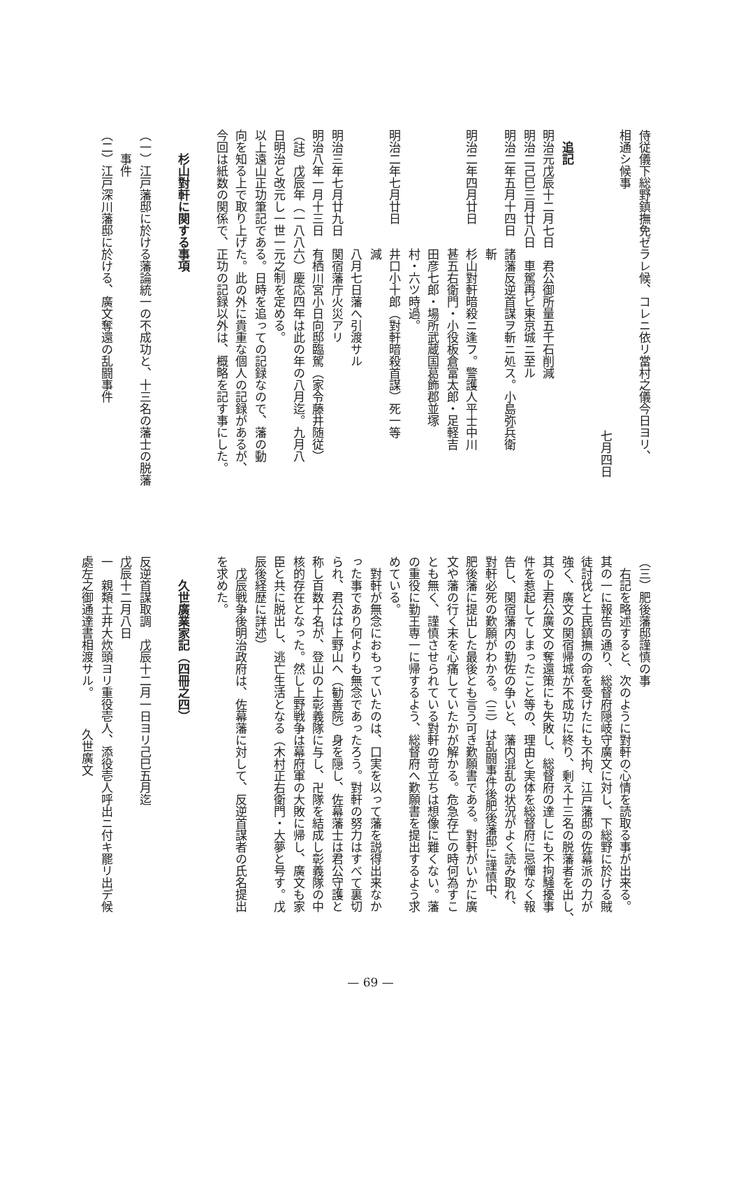侍従儀下総野鎮撫免ゼラレ候、コレニ依リ當村之儀今日ヨリ、
相通シ候事
七月四日
　
　追記
明治元戊辰十二月七日　君公御所量五千石削減
明治二己巳三月廿八日　車駕再ビ東京城ニ至ル
明治二年五月十四日　諸藩反逆首謀ヲ斬ニ処ス。小島弥兵衛
　　　　　　　　　　斬
明治二年四月廿日　　杉山對軒暗殺ニ逢フ。警護人平士中川
　　　　　　　　　　甚五右衛門・小役板倉富太郎・足軽吉
　　　　　　　　　　田彦七郎・場所武蔵国葛飾郡並塚
　　　　　　　　　　村・六ツ時過。
明治二年七月廿日　　井口小十郎（對軒暗殺首謀）死一等
　　　　　　　　　　減
　　　　　　　　　　八月七日藩へ引渡サル
明治三年七月廿九日　関宿藩庁火災アリ
明治八年一月十三日　有栖川宮小日向邸臨駕（家令藤井随従）
（註）戊辰年（一八八六）慶応四年は此の年の八月迄。九月八
日明治と改元し一世一元之制を定める。
以上遠山正功筆記である。日時を追っての記録なので、藩の動
向を知る上で取り上げた。此の外に貴重な個人の記録があるが、
今回は紙数の関係で、正功の記録以外は、概略を記す事にした。
　
　　杉山對軒に関する事項
　
（一）江戸藩邸に於ける藩論統一の不成功と、十三名の藩士の脱藩
　　事件
（二）江戸深川藩邸に於ける、廣文奪還の乱闘事件
（三）肥後藩邸謹慎の事
　右記を略述すると、次のように對軒の心情を読取る事が出来る。
其の一に報告の通り、総督府隠岐守廣文に対し、下総野に於ける賊
徒討伐と士民鎮撫の命を受けたにも不拘、江戸藩邸の佐幕派の力が
強く、廣文の関宿帰城が不成功に終り、剰え十三名の脱藩者を出し、
其の上君公廣文の奪還策にも失敗し、総督府の達しにも不拘騒擾事
件を惹起してしまったこと等の、理由と実体を総督府に忌憚なく報
告し、関宿藩内の勤佐の争いと、藩内混乱の状況がよく読み取れ、
對軒必死の歎願がわかる。（三）は乱闘事件後肥後藩邸に謹慎中、
肥後藩に提出した最後とも言う可き歎願書である。對軒がいかに廣
文や藩の行く末を心痛していたかが解かる。危急存亡の時何為すこ
とも無く、謹慎させられている對軒の苛立ちは想像に難くない。藩
の重役に勤王専一に帰するよう、総督府へ歎願書を提出するよう求
めている。
　對軒が無念におもっていたのは、口実を以って藩を説得出来なか
った事であり何よりも無念であったろう。對軒の努力はすべて裏切
られ、君公は上野山へ（勧善院）身を隠し、佐幕藩士は君公守護と
称し百数十名が、登山の上彰義隊に与し、卍隊を結成し彰義隊の中
核的存在となった。然し上野戦争は幕府軍の大敗に帰し、廣文も家
臣と共に脱出し、逃亡生活となる（木村正右衛門・大夢と号す。戊
辰後経歴に詳述）
　戊辰戦争後明治政府は、佐幕藩に対して、反逆首謀者の氏名提出
を求めた。
　
　　久世廣業家記（四冊之四）
　
反逆首謀取調　戊辰十二月一日ヨリ己巳五月迄
戊辰十二月八日
一　親類土井大炊頭ヨリ重役壱人、添役壱人呼出ニ付キ罷リ出デ候
處左之御通達書相渡サル。　　　久世廣文
— 69 —